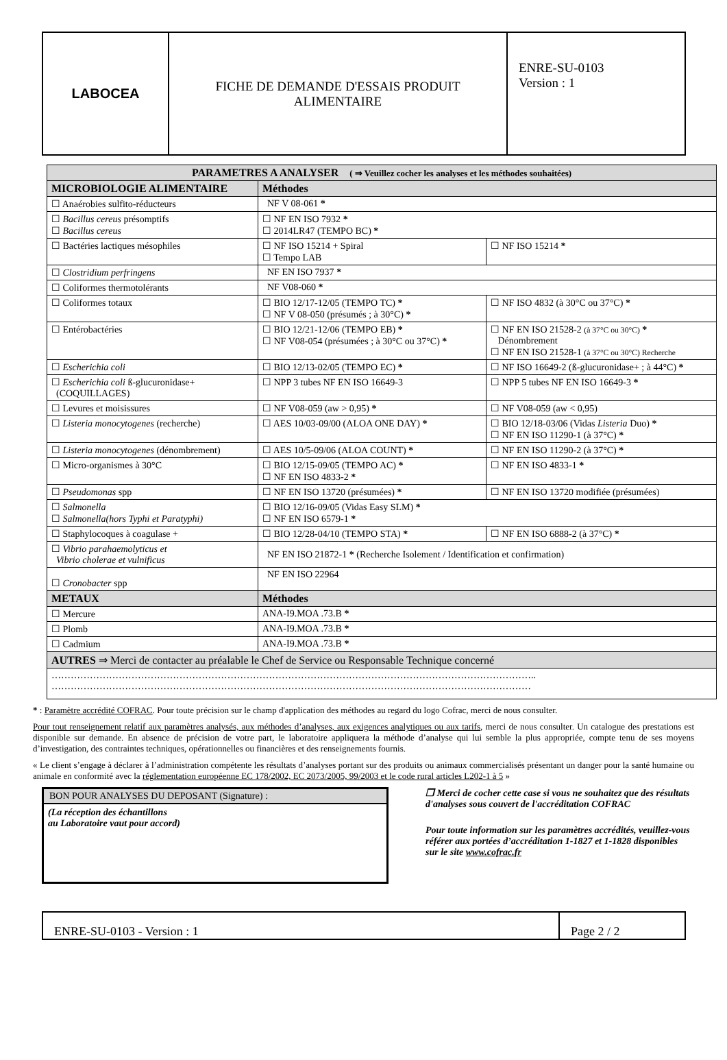| LABOCEA | FICHE DE DEMANDE D'ESSAIS PRODUIT ALIMENTAIRE | ENRE-SU-0103 Version : 1 |
| PARAMETRES A ANALYSER ( ⇒ Veuillez cocher les analyses et les méthodes souhaitées) | | |
| --- | --- | --- |
| MICROBIOLOGIE ALIMENTAIRE | Méthodes | |
| ☐ Anaérobies sulfito-réducteurs | NF V 08-061 * | |
| ☐ Bacillus cereus présomptifs ☐ Bacillus cereus | ☐ NF EN ISO 7932 * ☐ 2014LR47 (TEMPO BC) * | |
| ☐ Bactéries lactiques mésophiles | ☐ NF ISO 15214 + Spiral ☐ Tempo LAB | ☐ NF ISO 15214 * |
| ☐ Clostridium perfringens | NF EN ISO 7937 * | |
| ☐ Coliformes thermotolérants | NF V08-060 * | |
| ☐ Coliformes totaux | ☐ BIO 12/17-12/05 (TEMPO TC) * ☐ NF V 08-050 (présumés ; à 30°C) * | ☐ NF ISO 4832 (à 30°C ou 37°C) * |
| ☐ Entérobactéries | ☐ BIO 12/21-12/06 (TEMPO EB) * ☐ NF V08-054 (présumées ; à 30°C ou 37°C) * | ☐ NF EN ISO 21528-2 (à 37°C ou 30°C) * Dénombrement ☐ NF EN ISO 21528-1 (à 37°C ou 30°C) Recherche |
| ☐ Escherichia coli | ☐ BIO 12/13-02/05 (TEMPO EC) * | ☐ NF ISO 16649-2 (ß-glucuronidase+ ; à 44°C) * |
| ☐ Escherichia coli ß-glucuronidase+ (COQUILLAGES) | ☐ NPP 3 tubes NF EN ISO 16649-3 | ☐ NPP 5 tubes NF EN ISO 16649-3 * |
| ☐ Levures et moisissures | ☐ NF V08-059 (aw > 0,95) * | ☐ NF V08-059 (aw < 0,95) |
| ☐ Listeria monocytogenes (recherche) | ☐ AES 10/03-09/00 (ALOA ONE DAY) * | ☐ BIO 12/18-03/06 (Vidas Listeria Duo) * ☐ NF EN ISO 11290-1 (à 37°C) * |
| ☐ Listeria monocytogenes (dénombrement) | ☐ AES 10/5-09/06 (ALOA COUNT) * | ☐ NF EN ISO 11290-2 (à 37°C) * |
| ☐ Micro-organismes à 30°C | ☐ BIO 12/15-09/05 (TEMPO AC) * ☐ NF EN ISO 4833-2 * | ☐ NF EN ISO 4833-1 * |
| ☐ Pseudomonas spp | ☐ NF EN ISO 13720 (présumées) * | ☐ NF EN ISO 13720 modifiée (présumées) |
| ☐ Salmonella ☐ Salmonella(hors Typhi et Paratyphi) | ☐ BIO 12/16-09/05 (Vidas Easy SLM) * ☐ NF EN ISO 6579-1 * | |
| ☐ Staphylocoques à coagulase + | ☐ BIO 12/28-04/10 (TEMPO STA) * | ☐ NF EN ISO 6888-2 (à 37°C) * |
| ☐ Vibrio parahaemolyticus et Vibrio cholerae et vulnificus | NF EN ISO 21872-1 * (Recherche Isolement / Identification et confirmation) | |
| ☐ Cronobacter spp | NF EN ISO 22964 | |
| METAUX | Méthodes | |
| ☐ Mercure | ANA-I9.MOA .73.B * | |
| ☐ Plomb | ANA-I9.MOA .73.B * | |
| ☐ Cadmium | ANA-I9.MOA .73.B * | |
| AUTRES ⇒ Merci de contacter au préalable le Chef de Service ou Responsable Technique concerné | | |
| …………………………………………………………………………………………………………………………………….. …………………………………………………………………………………………………………………………………… | | |
* : Paramètre accrédité COFRAC. Pour toute précision sur le champ d'application des méthodes au regard du logo Cofrac, merci de nous consulter.
Pour tout renseignement relatif aux paramètres analysés, aux méthodes d’analyses, aux exigences analytiques ou aux tarifs, merci de nous consulter. Un catalogue des prestations est disponible sur demande. En absence de précision de votre part, le laboratoire appliquera la méthode d’analyse qui lui semble la plus appropriée, compte tenu de ses moyens d’investigation, des contraintes techniques, opérationnelles ou financières et des renseignements fournis.
« Le client s’engage à déclarer à l’administration compétente les résultats d’analyses portant sur des produits ou animaux commercialisés présentant un danger pour la santé humaine ou animale en conformité avec la réglementation européenne EC 178/2002, EC 2073/2005, 99/2003 et le code rural articles L202-1 à 5 »
BON POUR ANALYSES DU DEPOSANT (Signature) :
(La réception des échantillons
au Laboratoire vaut pour accord)
❒ Merci de cocher cette case si vous ne souhaitez que des résultats d'analyses sous couvert de l'accréditation COFRAC
Pour toute information sur les paramètres accrédités, veuillez-vous référer aux portées d’accréditation 1-1827 et 1-1828 disponibles sur le site www.cofrac.fr
| ENRE-SU-0103 - Version : 1 | Page 2 / 2 |